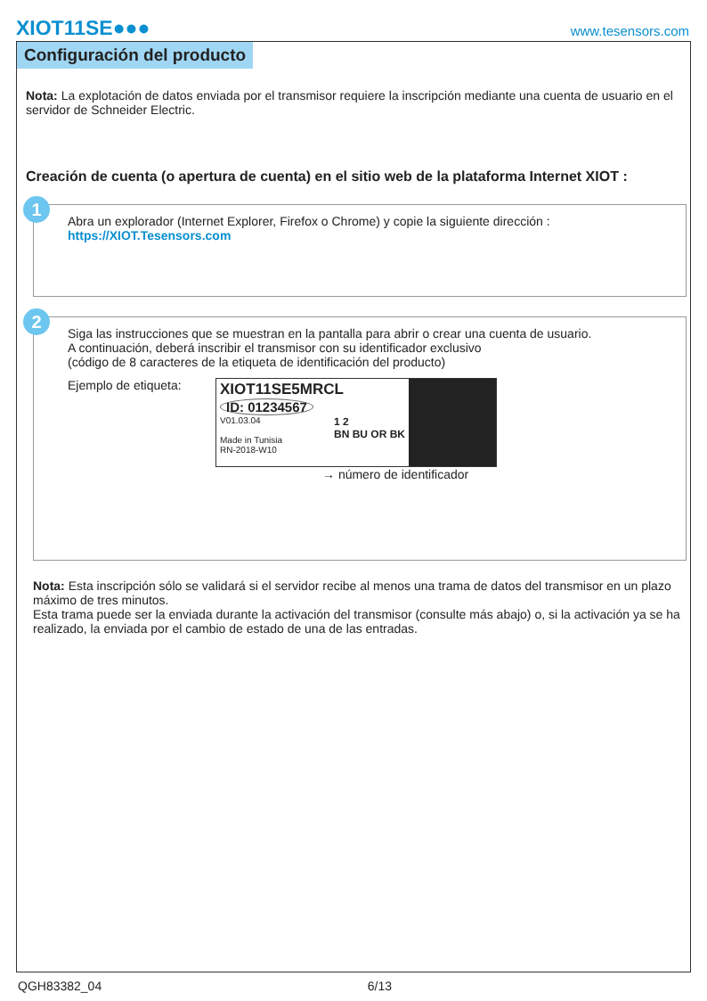XIOT11SE●●● www.tesensors.com
Configuración del producto
Nota: La explotación de datos enviada por el transmisor requiere la inscripción mediante una cuenta de usuario en el servidor de Schneider Electric.
Creación de cuenta (o apertura de cuenta) en el sitio web de la plataforma Internet XIOT :
1
Abra un explorador (Internet Explorer, Firefox o Chrome) y copie la siguiente dirección :
https://XIOT.Tesensors.com
2
Siga las instrucciones que se muestran en la pantalla para abrir o crear una cuenta de usuario.
A continuación, deberá inscribir el transmisor con su identificador exclusivo
(código de 8 caracteres de la etiqueta de identificación del producto)
Ejemplo de etiqueta:
XIOT11SE5MRCL
ID: 01234567
V01.03.04
Made in Tunisia
RN-2018-W10 1 2
BN BU OR BK
→ número de identificador
Nota: Esta inscripción sólo se validará si el servidor recibe al menos una trama de datos del transmisor en un plazo máximo de tres minutos.
Esta trama puede ser la enviada durante la activación del transmisor (consulte más abajo) o, si la activación ya se ha realizado, la enviada por el cambio de estado de una de las entradas.
QGH83382_04 6/13